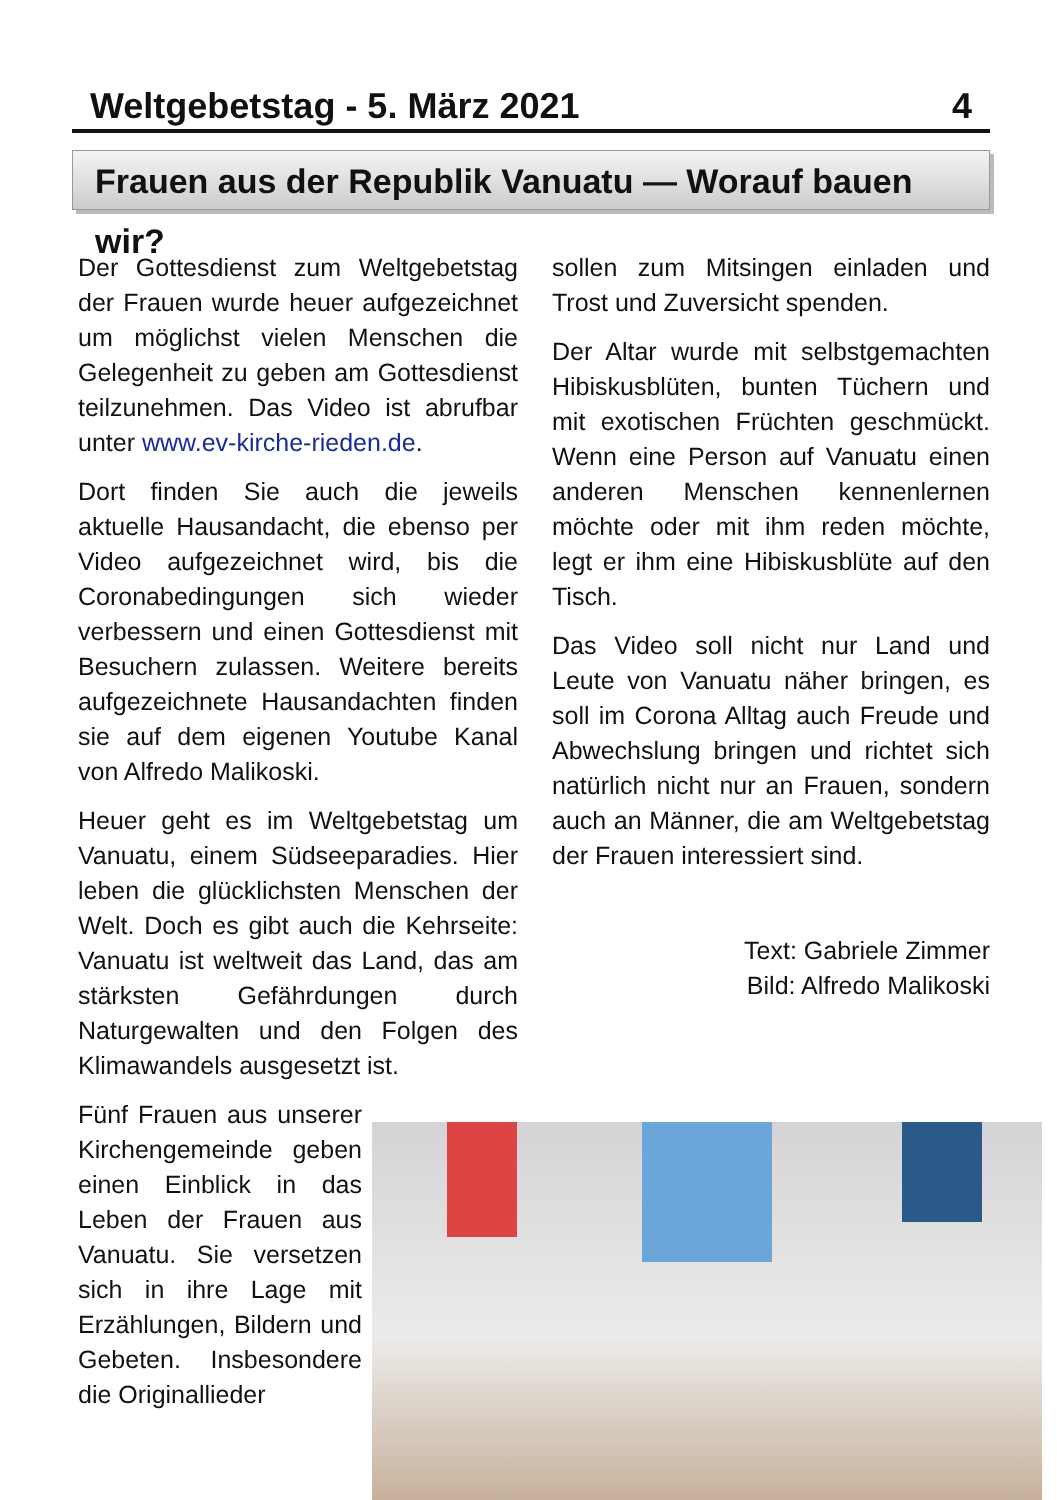Weltgebetstag - 5. März 2021 4
Frauen aus der Republik Vanuatu — Worauf bauen wir?
Der Gottesdienst zum Weltgebetstag der Frauen wurde heuer aufgezeichnet um möglichst vielen Menschen die Gelegenheit zu geben am Gottesdienst teilzunehmen. Das Video ist abrufbar unter www.ev-kirche-rieden.de.
Dort finden Sie auch die jeweils aktuelle Hausandacht, die ebenso per Video aufgezeichnet wird, bis die Coronabedingungen sich wieder verbessern und einen Gottesdienst mit Besuchern zulassen. Weitere bereits aufgezeichnete Hausandachten finden sie auf dem eigenen Youtube Kanal von Alfredo Malikoski.
Heuer geht es im Weltgebetstag um Vanuatu, einem Südseeparadies. Hier leben die glücklichsten Menschen der Welt. Doch es gibt auch die Kehrseite: Vanuatu ist weltweit das Land, das am stärksten Gefährdungen durch Naturgewalten und den Folgen des Klimawandels ausgesetzt ist.
Fünf Frauen aus unserer Kirchengemeinde geben einen Einblick in das Leben der Frauen aus Vanuatu. Sie versetzen sich in ihre Lage mit Erzählungen, Bildern und Gebeten. Insbesondere die Originallieder
sollen zum Mitsingen einladen und Trost und Zuversicht spenden.
Der Altar wurde mit selbstgemachten Hibiskusblüten, bunten Tüchern und mit exotischen Früchten geschmückt. Wenn eine Person auf Vanuatu einen anderen Menschen kennenlernen möchte oder mit ihm reden möchte, legt er ihm eine Hibiskusblüte auf den Tisch.
Das Video soll nicht nur Land und Leute von Vanuatu näher bringen, es soll im Corona Alltag auch Freude und Abwechslung bringen und richtet sich natürlich nicht nur an Frauen, sondern auch an Männer, die am Weltgebetstag der Frauen interessiert sind.
Text: Gabriele Zimmer
Bild: Alfredo Malikoski